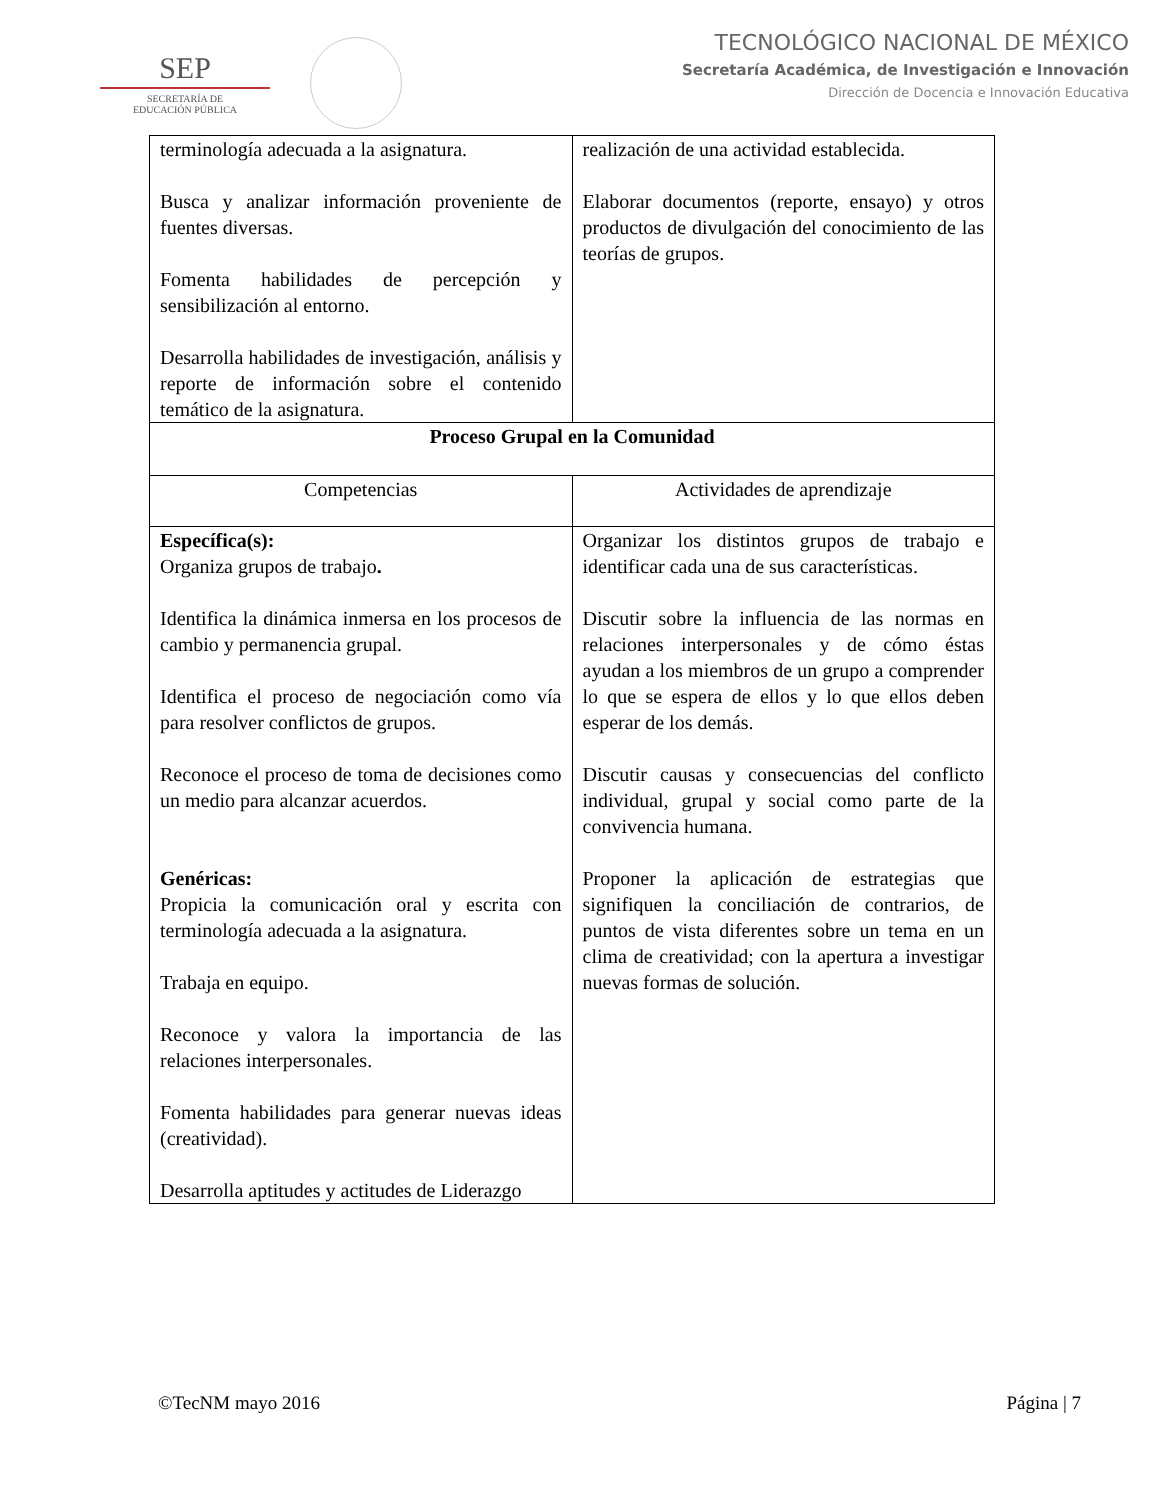SEP
SECRETARÍA DE
EDUCACIÓN PÚBLICA
TECNOLÓGICO NACIONAL DE MÉXICO
Secretaría Académica, de Investigación e Innovación
Dirección de Docencia e Innovación Educativa
| terminología adecuada a la asignatura. Busca y analizar información proveniente de fuentes diversas. Fomenta habilidades de percepción y sensibilización al entorno. Desarrolla habilidades de investigación, análisis y reporte de información sobre el contenido temático de la asignatura. | realización de una actividad establecida. Elaborar documentos (reporte, ensayo) y otros productos de divulgación del conocimiento de las teorías de grupos. |
| Proceso Grupal en la Comunidad | |
| Competencias | Actividades de aprendizaje |
| Específica(s): Organiza grupos de trabajo . Identifica la dinámica inmersa en los procesos de cambio y permanencia grupal. Identifica el proceso de negociación como vía para resolver conflictos de grupos. Reconoce el proceso de toma de decisiones como un medio para alcanzar acuerdos. Genéricas: Propicia la comunicación oral y escrita con terminología adecuada a la asignatura. Trabaja en equipo. Reconoce y valora la importancia de las relaciones interpersonales. Fomenta habilidades para generar nuevas ideas (creatividad). Desarrolla aptitudes y actitudes de Liderazgo | Organizar los distintos grupos de trabajo e identificar cada una de sus características. Discutir sobre la influencia de las normas en relaciones interpersonales y de cómo éstas ayudan a los miembros de un grupo a comprender lo que se espera de ellos y lo que ellos deben esperar de los demás. Discutir causas y consecuencias del conflicto individual, grupal y social como parte de la convivencia humana. Proponer la aplicación de estrategias que signifiquen la conciliación de contrarios, de puntos de vista diferentes sobre un tema en un clima de creatividad; con la apertura a investigar nuevas formas de solución. |
©TecNM mayo 2016 Página | 7